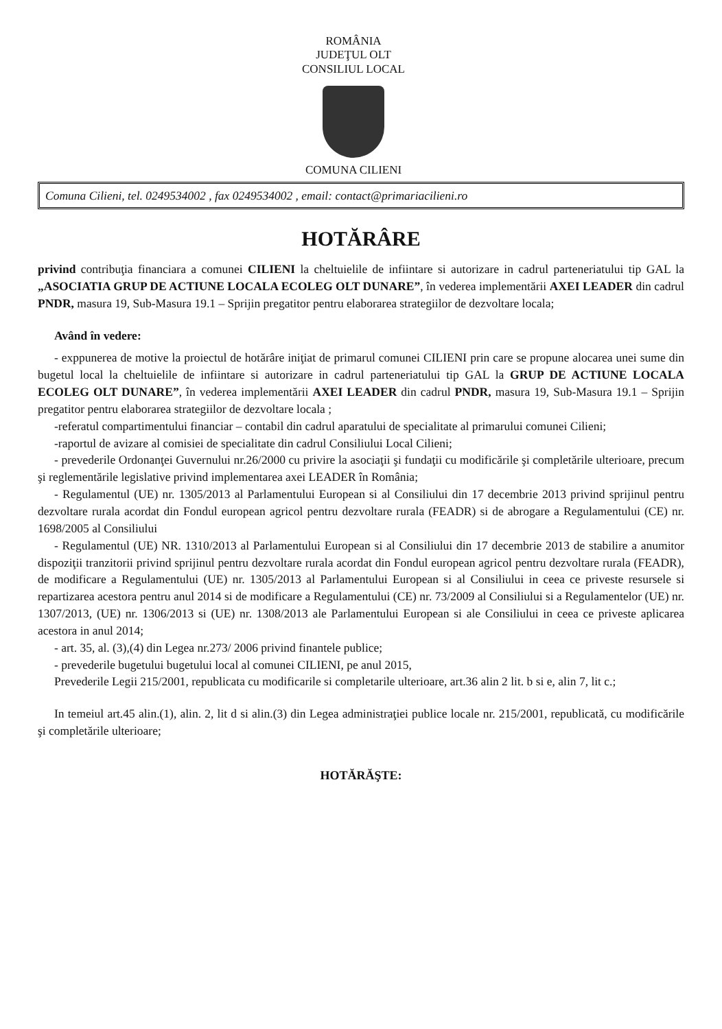ROMÂNIA
JUDEŢUL OLT
CONSILIUL LOCAL
COMUNA CILIENI
Comuna Cilieni, tel. 0249534002 , fax 0249534002 , email: contact@primariacilieni.ro
HOTĂRÂRE
privind contribuţia financiara a comunei CILIENI la cheltuielile de infiintare si autorizare in cadrul parteneriatului tip GAL la „ASOCIATIA GRUP DE ACTIUNE LOCALA ECOLEG OLT DUNARE”, în vederea implementării AXEI LEADER din cadrul PNDR, masura 19, Sub-Masura 19.1 – Sprijin pregatitor pentru elaborarea strategiilor de dezvoltare locala;
Având în vedere:
- exppunerea de motive la proiectul de hotărâre iniţiat de primarul comunei CILIENI prin care se propune alocarea unei sume din bugetul local la cheltuielile de infiintare si autorizare in cadrul parteneriatului tip GAL la GRUP DE ACTIUNE LOCALA ECOLEG OLT DUNARE”, în vederea implementării AXEI LEADER din cadrul PNDR, masura 19, Sub-Masura 19.1 – Sprijin pregatitor pentru elaborarea strategiilor de dezvoltare locala ;
-referatul compartimentului financiar – contabil din cadrul aparatului de specialitate al primarului comunei Cilieni;
-raportul de avizare al comisiei de specialitate din cadrul Consiliului Local Cilieni;
- prevederile Ordonanţei Guvernului nr.26/2000 cu privire la asociaţii şi fundaţii cu modificările şi completările ulterioare, precum şi reglementările legislative privind implementarea axei LEADER în România;
- Regulamentul (UE) nr. 1305/2013 al Parlamentului European si al Consiliului din 17 decembrie 2013 privind sprijinul pentru dezvoltare rurala acordat din Fondul european agricol pentru dezvoltare rurala (FEADR) si de abrogare a Regulamentului (CE) nr. 1698/2005 al Consiliului
- Regulamentul (UE) NR. 1310/2013 al Parlamentului European si al Consiliului din 17 decembrie 2013 de stabilire a anumitor dispoziţii tranzitorii privind sprijinul pentru dezvoltare rurala acordat din Fondul european agricol pentru dezvoltare rurala (FEADR), de modificare a Regulamentului (UE) nr. 1305/2013 al Parlamentului European si al Consiliului in ceea ce priveste resursele si repartizarea acestora pentru anul 2014 si de modificare a Regulamentului (CE) nr. 73/2009 al Consiliului si a Regulamentelor (UE) nr. 1307/2013, (UE) nr. 1306/2013 si (UE) nr. 1308/2013 ale Parlamentului European si ale Consiliului in ceea ce priveste aplicarea acestora in anul 2014;
- art. 35, al. (3),(4) din Legea nr.273/ 2006 privind finantele publice;
- prevederile bugetului bugetului local al comunei CILIENI, pe anul 2015,
Prevederile Legii 215/2001, republicata cu modificarile si completarile ulterioare, art.36 alin 2 lit. b si e, alin 7, lit c.;
In temeiul art.45 alin.(1), alin. 2, lit d si alin.(3) din Legea administraţiei publice locale nr. 215/2001, republicată, cu modificările şi completările ulterioare;
HOTĂRĂŞTE: